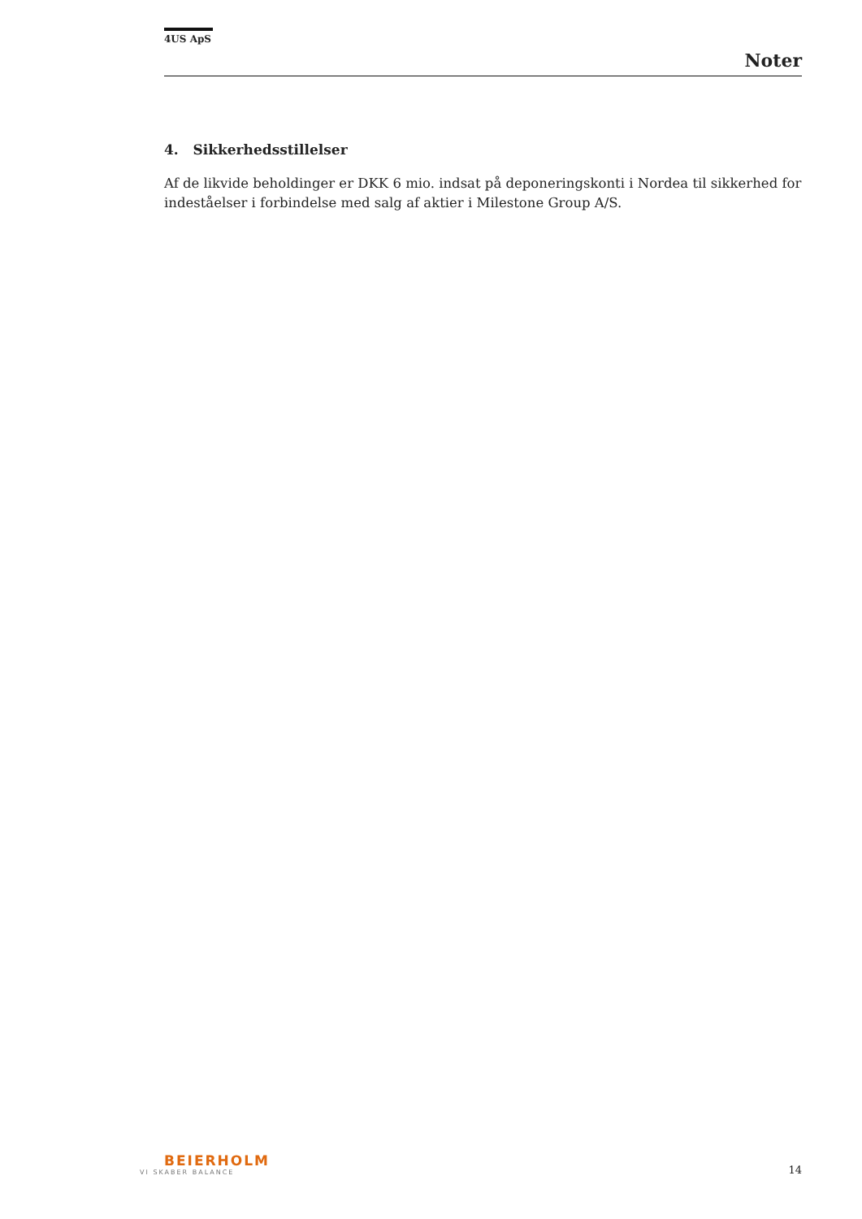4US ApS
Noter
4. Sikkerhedsstillelser
Af de likvide beholdinger er DKK 6 mio. indsat på deponeringskonti i Nordea til sikkerhed for indeståelser i forbindelse med salg af aktier i Milestone Group A/S.
BEIERHOLM
VI SKABER BALANCE
14